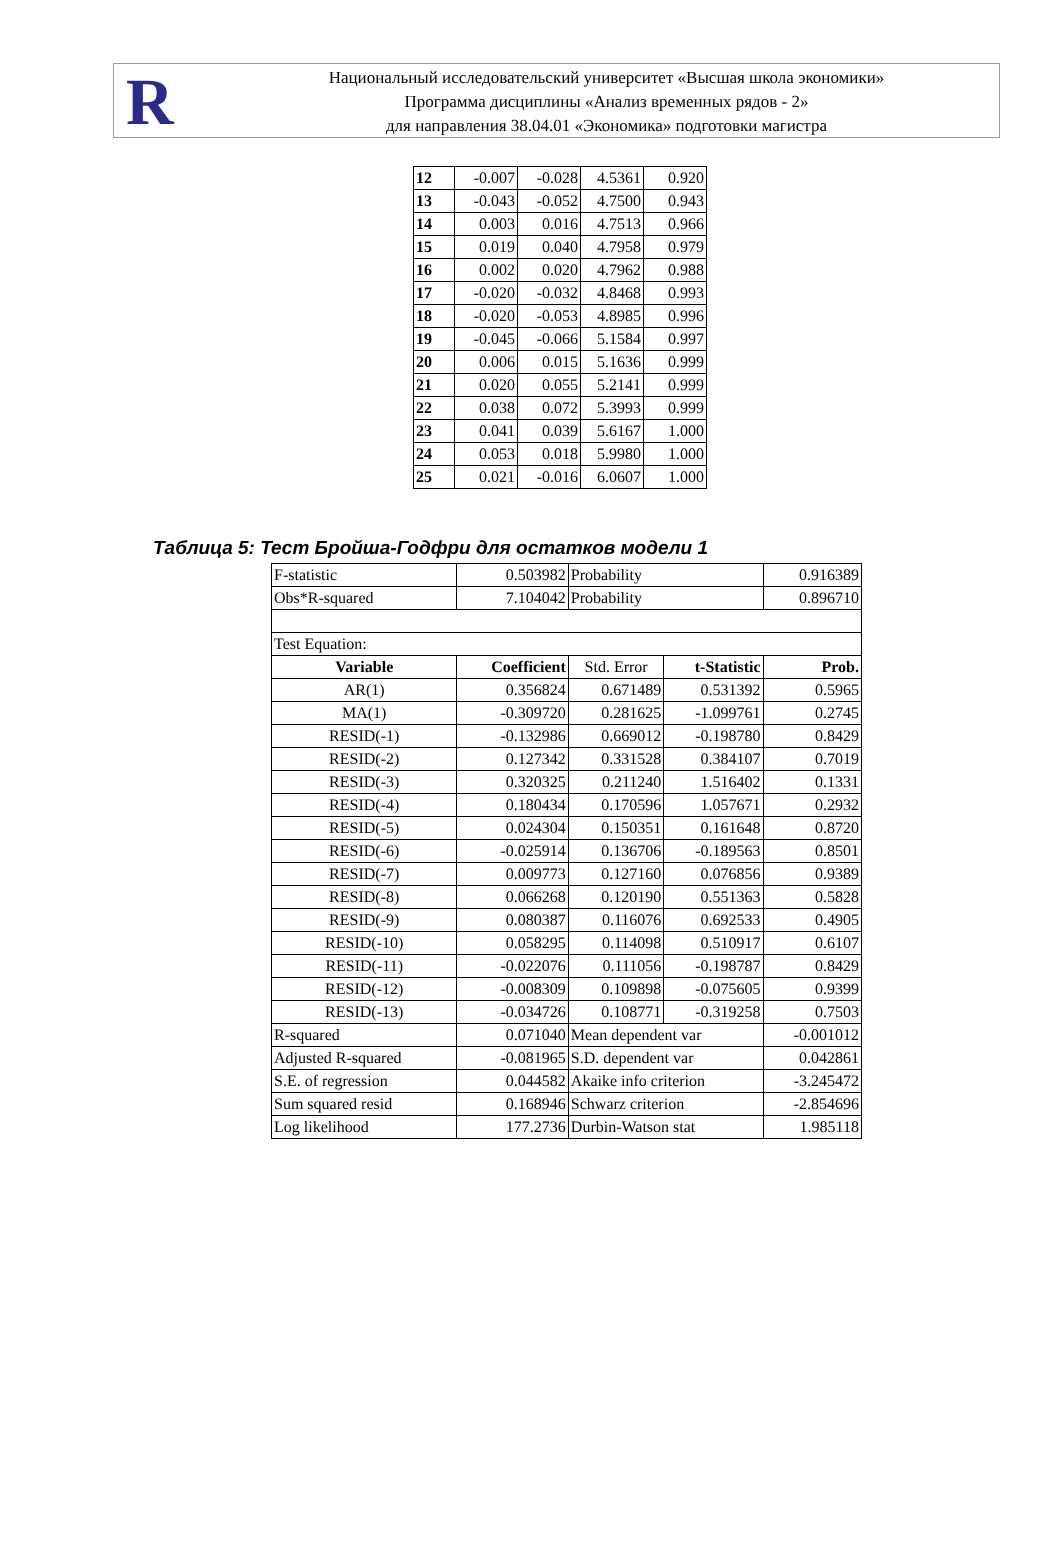R
Национальный исследовательский университет «Высшая школа экономики»
Программа дисциплины «Анализ временных рядов - 2»
для направления 38.04.01 «Экономика» подготовки магистра
| 12 | -0.007 | -0.028 | 4.5361 | 0.920 |
| 13 | -0.043 | -0.052 | 4.7500 | 0.943 |
| 14 | 0.003 | 0.016 | 4.7513 | 0.966 |
| 15 | 0.019 | 0.040 | 4.7958 | 0.979 |
| 16 | 0.002 | 0.020 | 4.7962 | 0.988 |
| 17 | -0.020 | -0.032 | 4.8468 | 0.993 |
| 18 | -0.020 | -0.053 | 4.8985 | 0.996 |
| 19 | -0.045 | -0.066 | 5.1584 | 0.997 |
| 20 | 0.006 | 0.015 | 5.1636 | 0.999 |
| 21 | 0.020 | 0.055 | 5.2141 | 0.999 |
| 22 | 0.038 | 0.072 | 5.3993 | 0.999 |
| 23 | 0.041 | 0.039 | 5.6167 | 1.000 |
| 24 | 0.053 | 0.018 | 5.9980 | 1.000 |
| 25 | 0.021 | -0.016 | 6.0607 | 1.000 |
Таблица 5: Тест Бройша-Годфри для остатков модели 1
| F-statistic | 0.503982 | Probability | | 0.916389 |
| Obs*R-squared | 7.104042 | Probability | | 0.896710 |
| Test Equation: | | | | |
| Variable | Coefficient | Std. Error | t-Statistic | Prob. |
| AR(1) | 0.356824 | 0.671489 | 0.531392 | 0.5965 |
| MA(1) | -0.309720 | 0.281625 | -1.099761 | 0.2745 |
| RESID(-1) | -0.132986 | 0.669012 | -0.198780 | 0.8429 |
| RESID(-2) | 0.127342 | 0.331528 | 0.384107 | 0.7019 |
| RESID(-3) | 0.320325 | 0.211240 | 1.516402 | 0.1331 |
| RESID(-4) | 0.180434 | 0.170596 | 1.057671 | 0.2932 |
| RESID(-5) | 0.024304 | 0.150351 | 0.161648 | 0.8720 |
| RESID(-6) | -0.025914 | 0.136706 | -0.189563 | 0.8501 |
| RESID(-7) | 0.009773 | 0.127160 | 0.076856 | 0.9389 |
| RESID(-8) | 0.066268 | 0.120190 | 0.551363 | 0.5828 |
| RESID(-9) | 0.080387 | 0.116076 | 0.692533 | 0.4905 |
| RESID(-10) | 0.058295 | 0.114098 | 0.510917 | 0.6107 |
| RESID(-11) | -0.022076 | 0.111056 | -0.198787 | 0.8429 |
| RESID(-12) | -0.008309 | 0.109898 | -0.075605 | 0.9399 |
| RESID(-13) | -0.034726 | 0.108771 | -0.319258 | 0.7503 |
| R-squared | 0.071040 | Mean dependent var | | -0.001012 |
| Adjusted R-squared | -0.081965 | S.D. dependent var | | 0.042861 |
| S.E. of regression | 0.044582 | Akaike info criterion | | -3.245472 |
| Sum squared resid | 0.168946 | Schwarz criterion | | -2.854696 |
| Log likelihood | 177.2736 | Durbin-Watson stat | | 1.985118 |